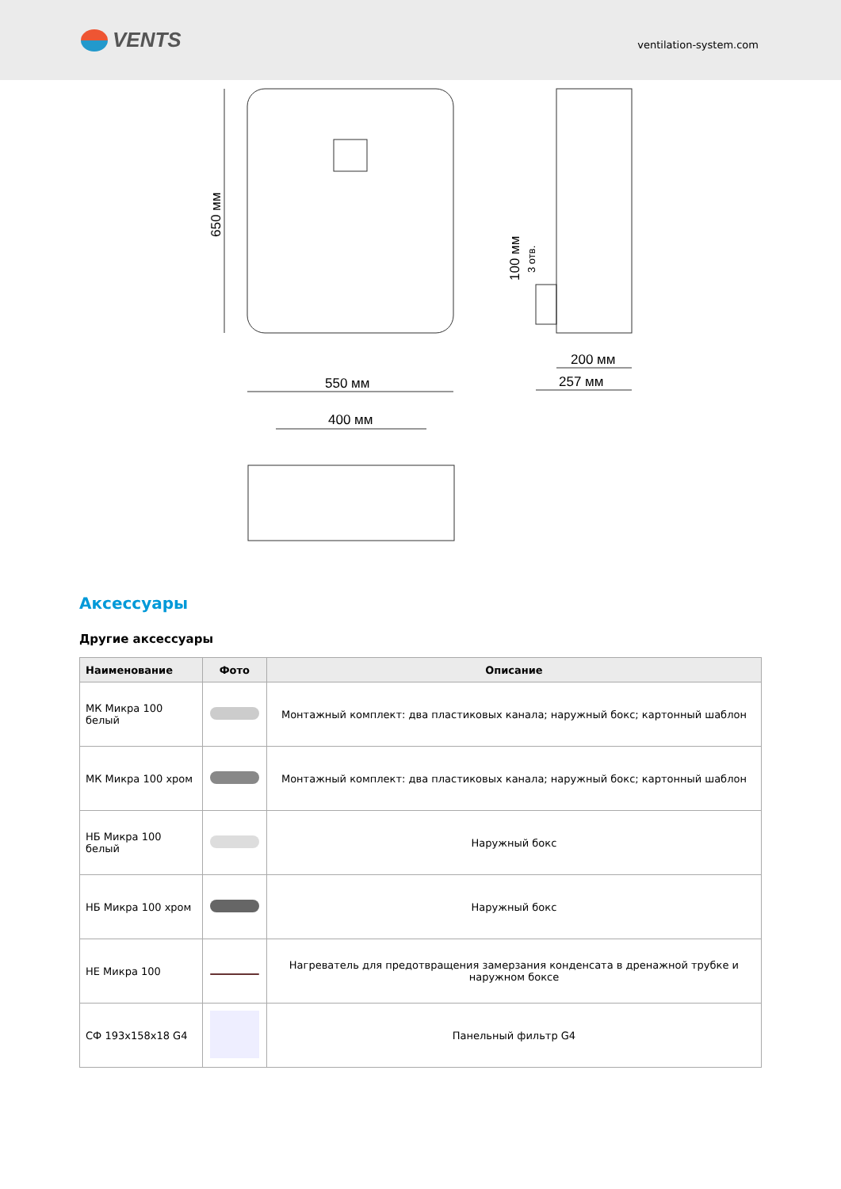VENTS
ventilation-system.com
550 мм
200 мм
257 мм
400 мм
650 мм
100 мм
3 отв.
Аксессуары
Другие аксессуары
| Наименование | Фото | Описание |
| --- | --- | --- |
| МК Микра 100 белый | | Монтажный комплект: два пластиковых канала; наружный бокс; картонный шаблон |
| МК Микра 100 хром | | Монтажный комплект: два пластиковых канала; наружный бокс; картонный шаблон |
| НБ Микра 100 белый | | Наружный бокс |
| НБ Микра 100 хром | | Наружный бокс |
| НЕ Микра 100 | | Нагреватель для предотвращения замерзания конденсата в дренажной трубке и наружном боксе |
| СФ 193x158x18 G4 | | Панельный фильтр G4 |